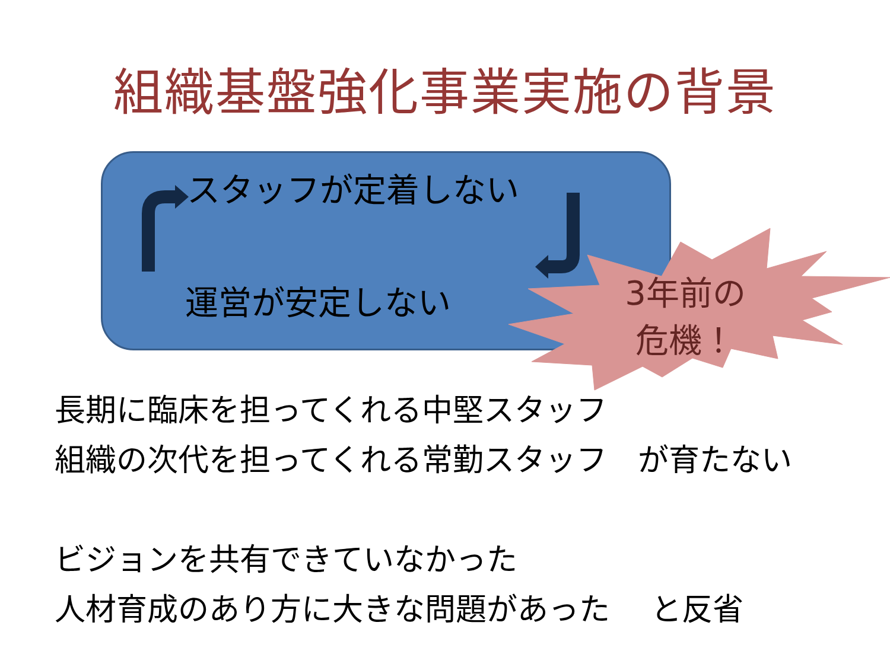組織基盤強化事業実施の背景
スタッフが定着しない
運営が安定しない
3年前の
危機！
長期に臨床を担ってくれる中堅スタッフ
組織の次代を担ってくれる常勤スタッフ　が育たない
ビジョンを共有できていなかった
人材育成のあり方に大きな問題があった　 と反省